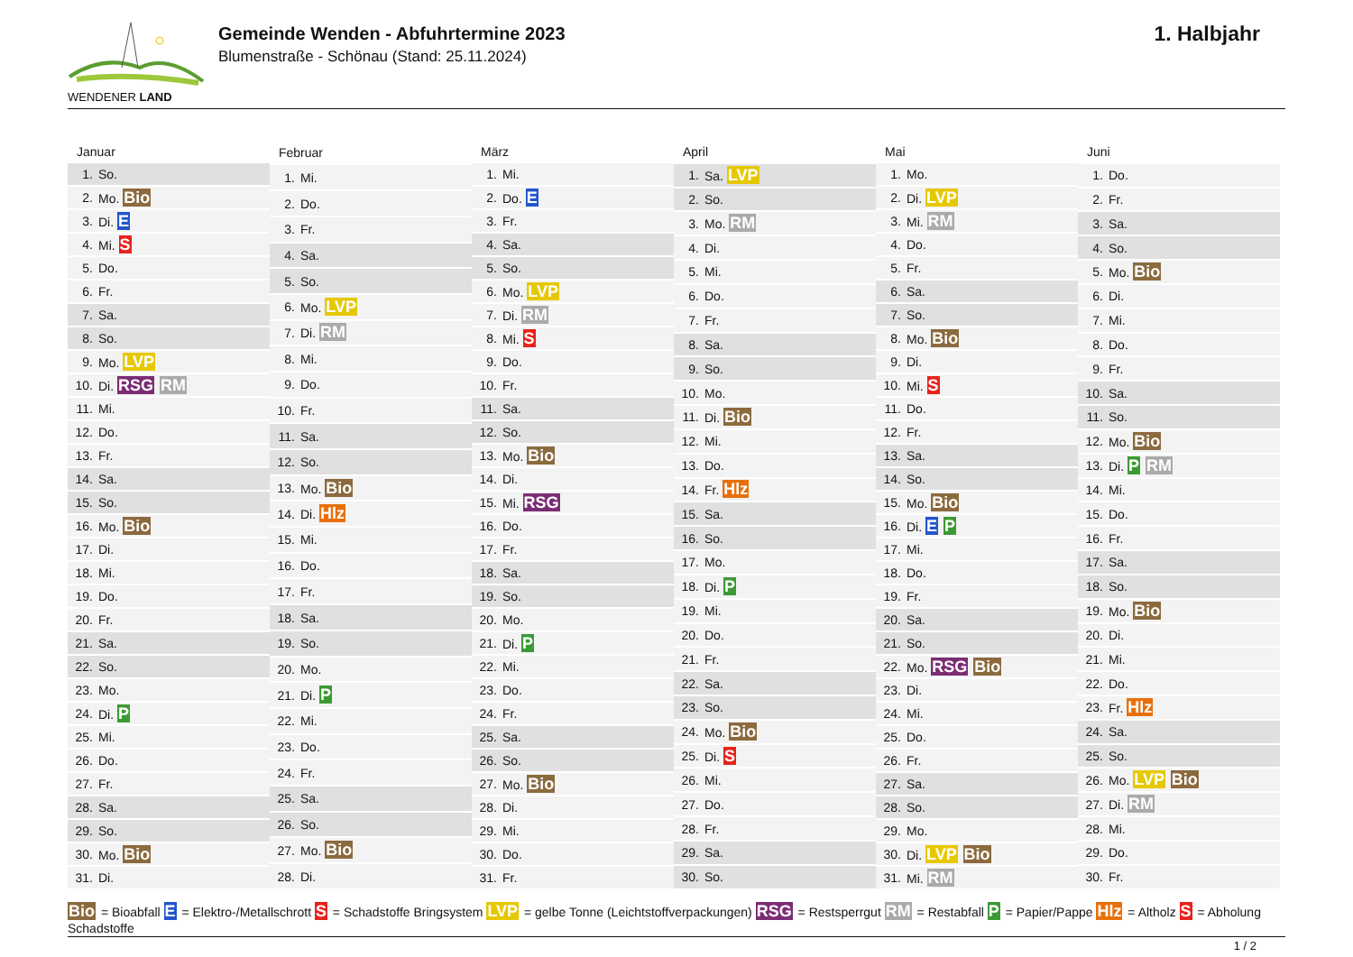WENDENER LAND
Gemeinde Wenden - Abfuhrtermine 2023
Blumenstraße - Schönau (Stand: 25.11.2024)
1. Halbjahr
| Januar | |
| --- | --- |
| 1. | So. |
| 2. | Mo. Bio |
| 3. | Di. E |
| 4. | Mi. S |
| 5. | Do. |
| 6. | Fr. |
| 7. | Sa. |
| 8. | So. |
| 9. | Mo. LVP |
| 10. | Di. RSG RM |
| 11. | Mi. |
| 12. | Do. |
| 13. | Fr. |
| 14. | Sa. |
| 15. | So. |
| 16. | Mo. Bio |
| 17. | Di. |
| 18. | Mi. |
| 19. | Do. |
| 20. | Fr. |
| 21. | Sa. |
| 22. | So. |
| 23. | Mo. |
| 24. | Di. P |
| 25. | Mi. |
| 26. | Do. |
| 27. | Fr. |
| 28. | Sa. |
| 29. | So. |
| 30. | Mo. Bio |
| 31. | Di. |
| Februar | |
| --- | --- |
| 1. | Mi. |
| 2. | Do. |
| 3. | Fr. |
| 4. | Sa. |
| 5. | So. |
| 6. | Mo. LVP |
| 7. | Di. RM |
| 8. | Mi. |
| 9. | Do. |
| 10. | Fr. |
| 11. | Sa. |
| 12. | So. |
| 13. | Mo. Bio |
| 14. | Di. Hlz |
| 15. | Mi. |
| 16. | Do. |
| 17. | Fr. |
| 18. | Sa. |
| 19. | So. |
| 20. | Mo. |
| 21. | Di. P |
| 22. | Mi. |
| 23. | Do. |
| 24. | Fr. |
| 25. | Sa. |
| 26. | So. |
| 27. | Mo. Bio |
| 28. | Di. |
| März | |
| --- | --- |
| 1. | Mi. |
| 2. | Do. E |
| 3. | Fr. |
| 4. | Sa. |
| 5. | So. |
| 6. | Mo. LVP |
| 7. | Di. RM |
| 8. | Mi. S |
| 9. | Do. |
| 10. | Fr. |
| 11. | Sa. |
| 12. | So. |
| 13. | Mo. Bio |
| 14. | Di. |
| 15. | Mi. RSG |
| 16. | Do. |
| 17. | Fr. |
| 18. | Sa. |
| 19. | So. |
| 20. | Mo. |
| 21. | Di. P |
| 22. | Mi. |
| 23. | Do. |
| 24. | Fr. |
| 25. | Sa. |
| 26. | So. |
| 27. | Mo. Bio |
| 28. | Di. |
| 29. | Mi. |
| 30. | Do. |
| 31. | Fr. |
| April | |
| --- | --- |
| 1. | Sa. LVP |
| 2. | So. |
| 3. | Mo. RM |
| 4. | Di. |
| 5. | Mi. |
| 6. | Do. |
| 7. | Fr. |
| 8. | Sa. |
| 9. | So. |
| 10. | Mo. |
| 11. | Di. Bio |
| 12. | Mi. |
| 13. | Do. |
| 14. | Fr. Hlz |
| 15. | Sa. |
| 16. | So. |
| 17. | Mo. |
| 18. | Di. P |
| 19. | Mi. |
| 20. | Do. |
| 21. | Fr. |
| 22. | Sa. |
| 23. | So. |
| 24. | Mo. Bio |
| 25. | Di. S |
| 26. | Mi. |
| 27. | Do. |
| 28. | Fr. |
| 29. | Sa. |
| 30. | So. |
| Mai | |
| --- | --- |
| 1. | Mo. |
| 2. | Di. LVP |
| 3. | Mi. RM |
| 4. | Do. |
| 5. | Fr. |
| 6. | Sa. |
| 7. | So. |
| 8. | Mo. Bio |
| 9. | Di. |
| 10. | Mi. S |
| 11. | Do. |
| 12. | Fr. |
| 13. | Sa. |
| 14. | So. |
| 15. | Mo. Bio |
| 16. | Di. E P |
| 17. | Mi. |
| 18. | Do. |
| 19. | Fr. |
| 20. | Sa. |
| 21. | So. |
| 22. | Mo. RSG Bio |
| 23. | Di. |
| 24. | Mi. |
| 25. | Do. |
| 26. | Fr. |
| 27. | Sa. |
| 28. | So. |
| 29. | Mo. |
| 30. | Di. LVP Bio |
| 31. | Mi. RM |
| Juni | |
| --- | --- |
| 1. | Do. |
| 2. | Fr. |
| 3. | Sa. |
| 4. | So. |
| 5. | Mo. Bio |
| 6. | Di. |
| 7. | Mi. |
| 8. | Do. |
| 9. | Fr. |
| 10. | Sa. |
| 11. | So. |
| 12. | Mo. Bio |
| 13. | Di. P RM |
| 14. | Mi. |
| 15. | Do. |
| 16. | Fr. |
| 17. | Sa. |
| 18. | So. |
| 19. | Mo. Bio |
| 20. | Di. |
| 21. | Mi. |
| 22. | Do. |
| 23. | Fr. Hlz |
| 24. | Sa. |
| 25. | So. |
| 26. | Mo. LVP Bio |
| 27. | Di. RM |
| 28. | Mi. |
| 29. | Do. |
| 30. | Fr. |
Bio = Bioabfall E = Elektro-/Metallschrott S = Schadstoffe Bringsystem LVP = gelbe Tonne (Leichtstoffverpackungen) RSG = Restsperrgut RM = Restabfall P = Papier/Pappe Hlz = Altholz S = Abholung Schadstoffe
1 / 2